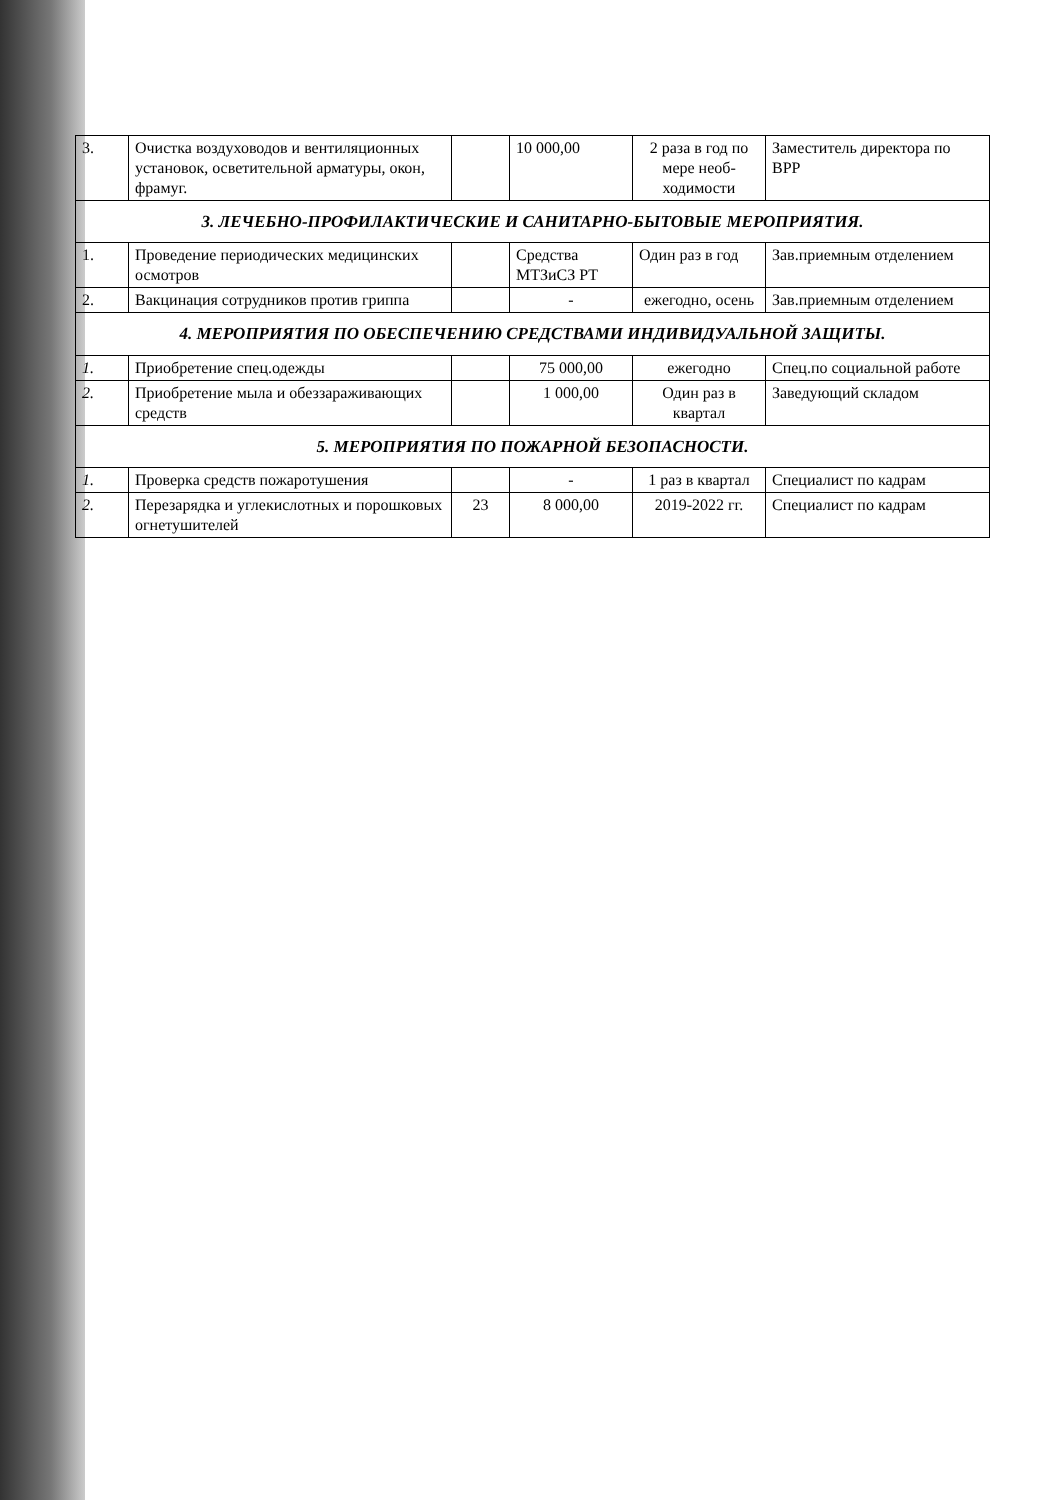| 3. | Очистка воздуховодов и вентиляционных установок, осветительной арматуры, окон, фрамуг. | | 10 000,00 | 2 раза в год по мере необ-ходимости | Заместитель директора по ВРР |
| 3. ЛЕЧЕБНО-ПРОФИЛАКТИЧЕСКИЕ И САНИТАРНО-БЫТОВЫЕ МЕРОПРИЯТИЯ. | | | | | |
| 1. | Проведение периодических медицинских осмотров | | Средства МТЗиСЗ РТ | Один раз в год | Зав.приемным отделением |
| 2. | Вакцинация сотрудников против гриппа | | - | ежегодно, осень | Зав.приемным отделением |
| 4. МЕРОПРИЯТИЯ ПО ОБЕСПЕЧЕНИЮ СРЕДСТВАМИ ИНДИВИДУАЛЬНОЙ ЗАЩИТЫ. | | | | | |
| 1. | Приобретение спец.одежды | | 75 000,00 | ежегодно | Спец.по социальной работе |
| 2. | Приобретение мыла и обеззараживающих средств | | 1 000,00 | Один раз в квартал | Заведующий складом |
| 5. МЕРОПРИЯТИЯ ПО ПОЖАРНОЙ БЕЗОПАСНОСТИ. | | | | | |
| 1. | Проверка средств пожаротушения | | - | 1 раз в квартал | Специалист по кадрам |
| 2. | Перезарядка и углекислотных и порошковых огнетушителей | 23 | 8 000,00 | 2019-2022 гг. | Специалист по кадрам |